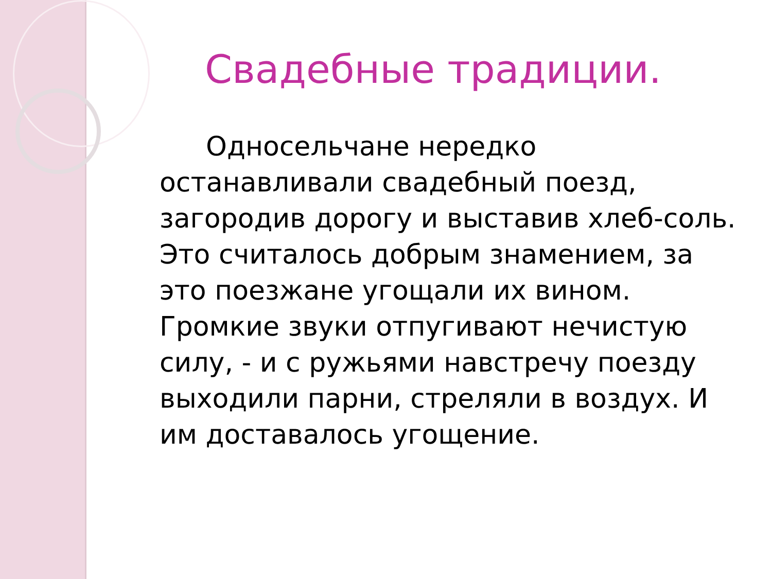Свадебные традиции.
Односельчане нередко останавливали свадебный поезд, загородив дорогу и выставив хлеб-соль. Это считалось добрым знамением, за это поезжане угощали их вином. Громкие звуки отпугивают нечистую силу, - и с ружьями навстречу поезду выходили парни, стреляли в воздух. И им доставалось угощение.